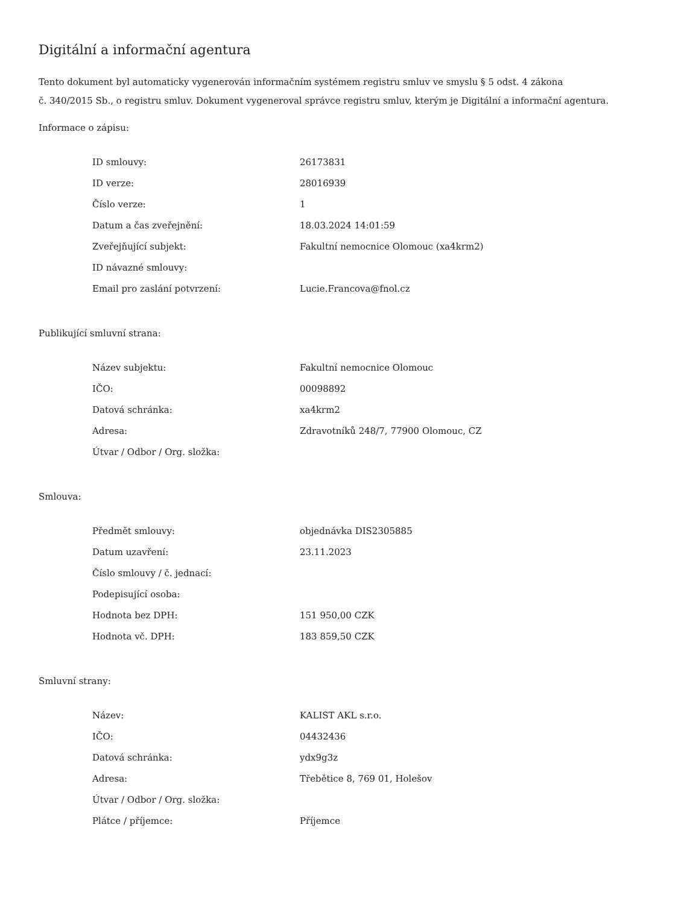Digitální a informační agentura
Tento dokument byl automaticky vygenerován informačním systémem registru smluv ve smyslu § 5 odst. 4 zákona
č. 340/2015 Sb., o registru smluv. Dokument vygeneroval správce registru smluv, kterým je Digitální a informační agentura.
Informace o zápisu:
| ID smlouvy: | 26173831 |
| ID verze: | 28016939 |
| Číslo verze: | 1 |
| Datum a čas zveřejnění: | 18.03.2024 14:01:59 |
| Zveřejňující subjekt: | Fakultní nemocnice Olomouc (xa4krm2) |
| ID návazné smlouvy: | |
| Email pro zaslání potvrzení: | Lucie.Francova@fnol.cz |
Publikující smluvní strana:
| Název subjektu: | Fakultní nemocnice Olomouc |
| IČO: | 00098892 |
| Datová schránka: | xa4krm2 |
| Adresa: | Zdravotníků 248/7, 77900 Olomouc, CZ |
| Útvar / Odbor / Org. složka: | |
Smlouva:
| Předmět smlouvy: | objednávka DIS2305885 |
| Datum uzavření: | 23.11.2023 |
| Číslo smlouvy / č. jednací: | |
| Podepisující osoba: | |
| Hodnota bez DPH: | 151 950,00 CZK |
| Hodnota vč. DPH: | 183 859,50 CZK |
Smluvní strany:
| Název: | KALIST AKL s.r.o. |
| IČO: | 04432436 |
| Datová schránka: | ydx9g3z |
| Adresa: | Třebětice 8, 769 01, Holešov |
| Útvar / Odbor / Org. složka: | |
| Plátce / příjemce: | Příjemce |